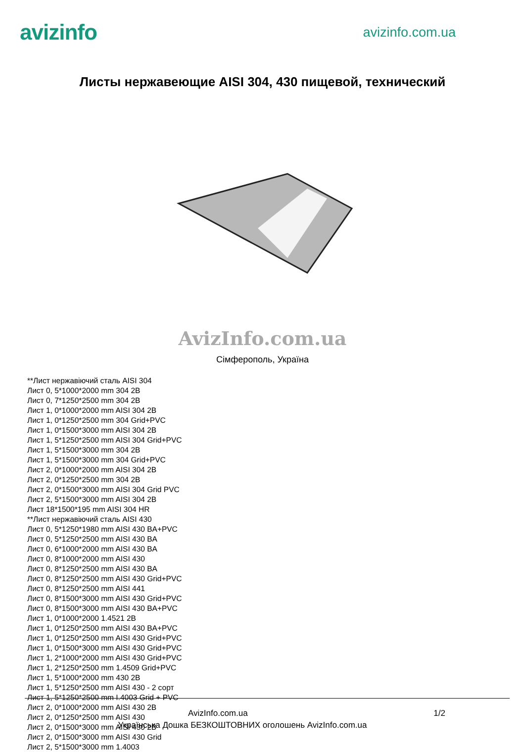avizinfo
avizinfo.com.ua
Листы нержавеющие AISI 304, 430 пищевой, технический
AvizInfo.com.ua
Сімферополь, Україна
**Лист нержавіючий сталь AISI 304
Лист 0, 5*1000*2000 mm 304 2B
Лист 0, 7*1250*2500 mm 304 2B
Лист 1, 0*1000*2000 mm AISI 304 2B
Лист 1, 0*1250*2500 mm 304 Grid+PVC
Лист 1, 0*1500*3000 mm AISI 304 2B
Лист 1, 5*1250*2500 mm AISI 304 Grid+PVC
Лист 1, 5*1500*3000 mm 304 2B
Лист 1, 5*1500*3000 mm 304 Grid+PVC
Лист 2, 0*1000*2000 mm AISI 304 2B
Лист 2, 0*1250*2500 mm 304 2B
Лист 2, 0*1500*3000 mm AISI 304 Grid PVC
Лист 2, 5*1500*3000 mm AISI 304 2B
Лист 18*1500*195 mm AISI 304 HR
**Лист нержавіючий сталь AISI 430
Лист 0, 5*1250*1980 mm AISI 430 BA+PVC
Лист 0, 5*1250*2500 mm AISI 430 BA
Лист 0, 6*1000*2000 mm AISI 430 BA
Лист 0, 8*1000*2000 mm AISI 430
Лист 0, 8*1250*2500 mm AISI 430 BA
Лист 0, 8*1250*2500 mm AISI 430 Grid+PVC
Лист 0, 8*1250*2500 mm AISI 441
Лист 0, 8*1500*3000 mm AISI 430 Grid+PVC
Лист 0, 8*1500*3000 mm AISI 430 BA+PVC
Лист 1, 0*1000*2000 1.4521 2B
Лист 1, 0*1250*2500 mm AISI 430 BA+PVC
Лист 1, 0*1250*2500 mm AISI 430 Grid+PVC
Лист 1, 0*1500*3000 mm AISI 430 Grid+PVC
Лист 1, 2*1000*2000 mm AISI 430 Grid+PVC
Лист 1, 2*1250*2500 mm 1.4509 Grid+PVC
Лист 1, 5*1000*2000 mm 430 2B
Лист 1, 5*1250*2500 mm AISI 430 - 2 сорт
Лист 1, 5*1250*2500 mm I.4003 Grid + PVC
Лист 2, 0*1000*2000 mm AISI 430 2B
Лист 2, 0*1250*2500 mm AISI 430
Лист 2, 0*1500*3000 mm AISI 430 2B
Лист 2, 0*1500*3000 mm AISI 430 Grid
Лист 2, 5*1500*3000 mm 1.4003
AvizInfo.com.ua 1/2
Українська Дошка БЕЗКОШТОВНИХ оголошень AvizInfo.com.ua